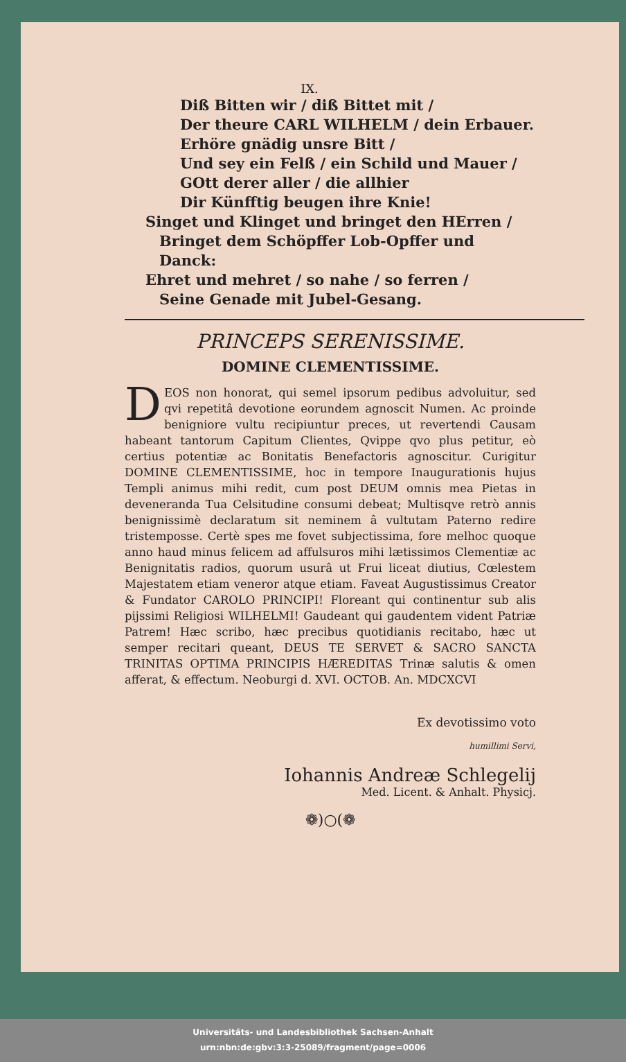IX.
Diß Bitten wir / diß Bittet mit /
Der theure CARL WILHELM / dein Erbauer.
Erhöre gnädig unsre Bitt /
Und sey ein Felß / ein Schild und Mauer /
GOtt derer aller / die allhier
Dir Künfftig beugen ihre Knie!
Singet und Klinget und bringet den HErren /
Bringet dem Schöpffer Lob-Opffer und Danck:
Ehret und mehret / so nahe / so ferren /
Seine Genade mit Jubel-Gesang.
PRINCEPS SERENISSIME.
DOMINE CLEMENTISSIME.
DEOS non honorat, qui semel ipsorum pedibus advoluitur, sed qvi repetitâ devotione eorundem agnoscit Numen. Ac proinde benigniore vultu recipiuntur preces, ut revertendi Causam habeant tantorum Capitum Clientes, Qvippe qvo plus petitur, eò certius potentiæ ac Bonitatis Benefactoris agnoscitur. Curigitur DOMINE CLEMENTISSIME, hoc in tempore Inaugurationis hujus Templi animus mihi redit, cum post DEUM omnis mea Pietas in deveneranda Tua Celsitudine consumi debeat; Multisqve retrò annis benignissimè declaratum sit neminem â vultutam Paterno redire tristemposse. Certè spes me fovet subjectissima, fore melhoc quoque anno haud minus felicem ad affulsuros mihi lætissimos Clementiæ ac Benignitatis radios, quorum usurâ ut Frui liceat diutius, Cœlestem Majestatem etiam veneror atque etiam. Faveat Augustissimus Creator & Fundator CAROLO PRINCIPI! Floreant qui continentur sub alis pijssimi Religiosi WILHELMI! Gaudeant qui gaudentem vident Patriæ Patrem! Hæc scribo, hæc precibus quotidianis recitabo, hæc ut semper recitari queant, DEUS TE SERVET & SACRO SANCTA TRINITAS OPTIMA PRINCIPIS HÆREDITAS Trinæ salutis & omen afferat, & effectum. Neoburgi d. XVI. OCTOB. An. MDCXCVI
Ex devotissimo voto
humillimi Servi,
Iohannis Andreæ Schlegelij
Med. Licent. & Anhalt. Physicj.
❁)○(❁
Universitäts- und Landesbibliothek Sachsen-Anhalt
urn:nbn:de:gbv:3:3-25089/fragment/page=0006